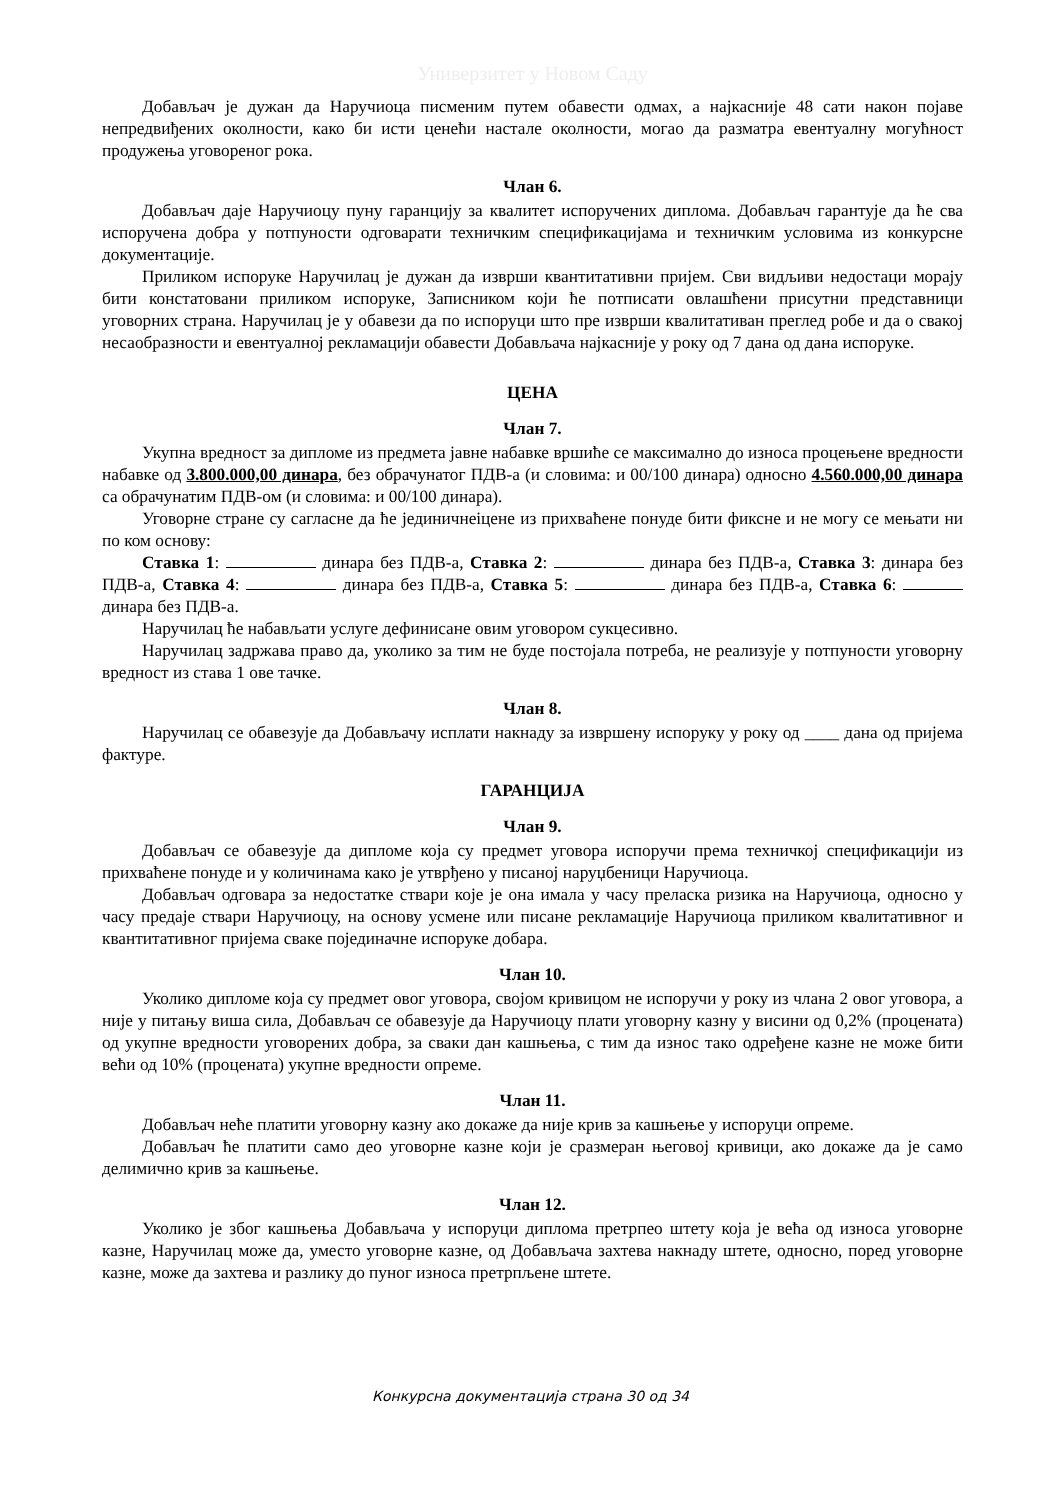Универзитет у Новом Саду
Добављач је дужан да Наручиоца писменим путем обавести одмах, а најкасније 48 сати након појаве непредвиђених околности, како би исти ценећи настале околности, могао да разматра евентуалну могућност продужења уговореног рока.
Члан 6.
Добављач даје Наручиоцу пуну гаранцију за квалитет испоручених диплома. Добављач гарантује да ће сва испоручена добра у потпуности одговарати техничким спецификацијама и техничким условима из конкурсне документације.
Приликом испоруке Наручилац је дужан да изврши квантитативни пријем. Сви видљиви недостаци морају бити констатовани приликом испоруке, Записником који ће потписати овлашћени присутни представници уговорних страна. Наручилац је у обавези да по испоруци што пре изврши квалитативан преглед робе и да о свакој несаобразности и евентуалној рекламацији обавести Добављача најкасније у року од 7 дана од дана испоруке.
ЦЕНА
Члан 7.
Укупна вредност за дипломе из предмета јавне набавке вршиће се максимално до износа процењене вредности набавке од 3.800.000,00 динара, без обрачунатог ПДВ-а (и словима: и 00/100 динара) односно 4.560.000,00 динара са обрачунатим ПДВ-ом (и словима: и 00/100 динара).
Уговорне стране су сагласне да ће јединичнеіцене из прихваћене понуде бити фиксне и не могу се мењати ни по ком основу:
Ставка 1: динара без ПДВ-а, Ставка 2: динара без ПДВ-а, Ставка 3: динара без ПДВ-а, Ставка 4: динара без ПДВ-а, Ставка 5: динара без ПДВ-а, Ставка 6: динара без ПДВ-а.
Наручилац ће набављати услуге дефинисане овим уговором сукцесивно.
Наручилац задржава право да, уколико за тим не буде постојала потреба, не реализује у потпуности уговорну вредност из става 1 ове тачке.
Члан 8.
Наручилац се обавезује да Добављачу исплати накнаду за извршену испоруку у року од ____ дана од пријема фактуре.
ГАРАНЦИЈА
Члан 9.
Добављач се обавезује да дипломе која су предмет уговора испоручи према техничкој спецификацији из прихваћене понуде и у количинама како је утврђено у писаној наруџбеници Наручиоца.
Добављач одговара за недостатке ствари које је она имала у часу преласка ризика на Наручиоца, односно у часу предаје ствари Наручиоцу, на основу усмене или писане рекламације Наручиоца приликом квалитативног и квантитативног пријема сваке појединачне испоруке добара.
Члан 10.
Уколико дипломе која су предмет овог уговора, својом кривицом не испоручи у року из члана 2 овог уговора, а није у питању виша сила, Добављач се обавезује да Наручиоцу плати уговорну казну у висини од 0,2% (процената) од укупне вредности уговорених добра, за сваки дан кашњења, с тим да износ тако одређене казне не може бити већи од 10% (процената) укупне вредности опреме.
Члан 11.
Добављач неће платити уговорну казну ако докаже да није крив за кашњење у испоруци опреме.
Добављач ће платити само део уговорне казне који је сразмеран његовој кривици, ако докаже да је само делимично крив за кашњење.
Члан 12.
Уколико је због кашњења Добављача у испоруци диплома претрпео штету која је већа од износа уговорне казне, Наручилац може да, уместо уговорне казне, од Добављача захтева накнаду штете, односно, поред уговорне казне, може да захтева и разлику до пуног износа претрпљене штете.
Конкурсна документација страна 30 од 34